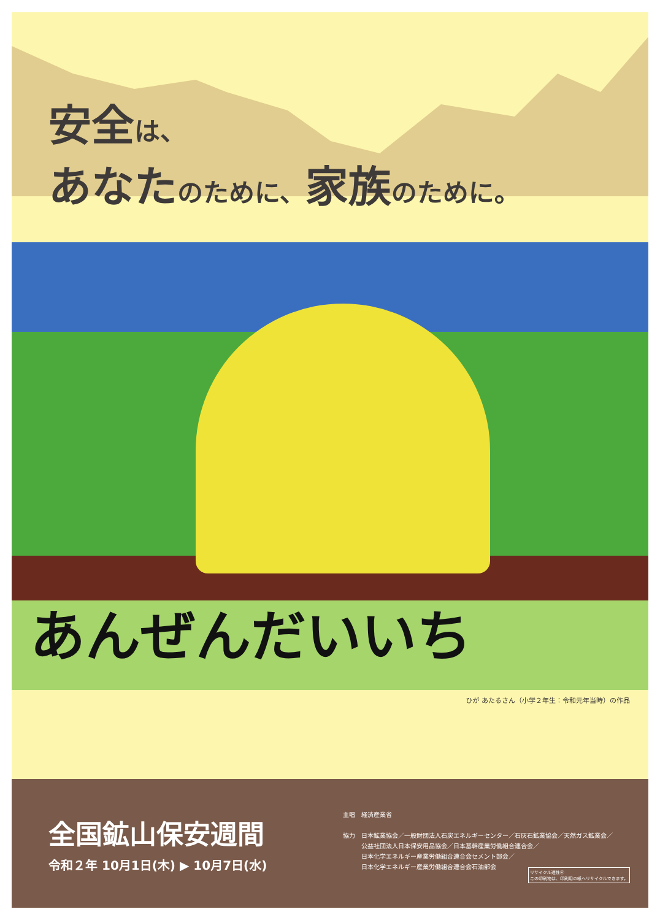安全は、
あなたのために、家族のために。
あんぜんだいいち
ひが あたるさん（小学２年生：令和元年当時）の作品
全国鉱山保安週間
令和２年 10月1日(木) ▶ 10月7日(水)
主唱　経済産業省
協力　日本鉱業協会／一般財団法人石炭エネルギーセンター／石灰石鉱業協会／天然ガス鉱業会／
　　　公益社団法人日本保安用品協会／日本基幹産業労働組合連合会／
　　　日本化学エネルギー産業労働組合連合会セメント部会／
　　　日本化学エネルギー産業労働組合連合会石油部会
リサイクル適性Ⓐ
この印刷物は、印刷用の紙へリサイクルできます。